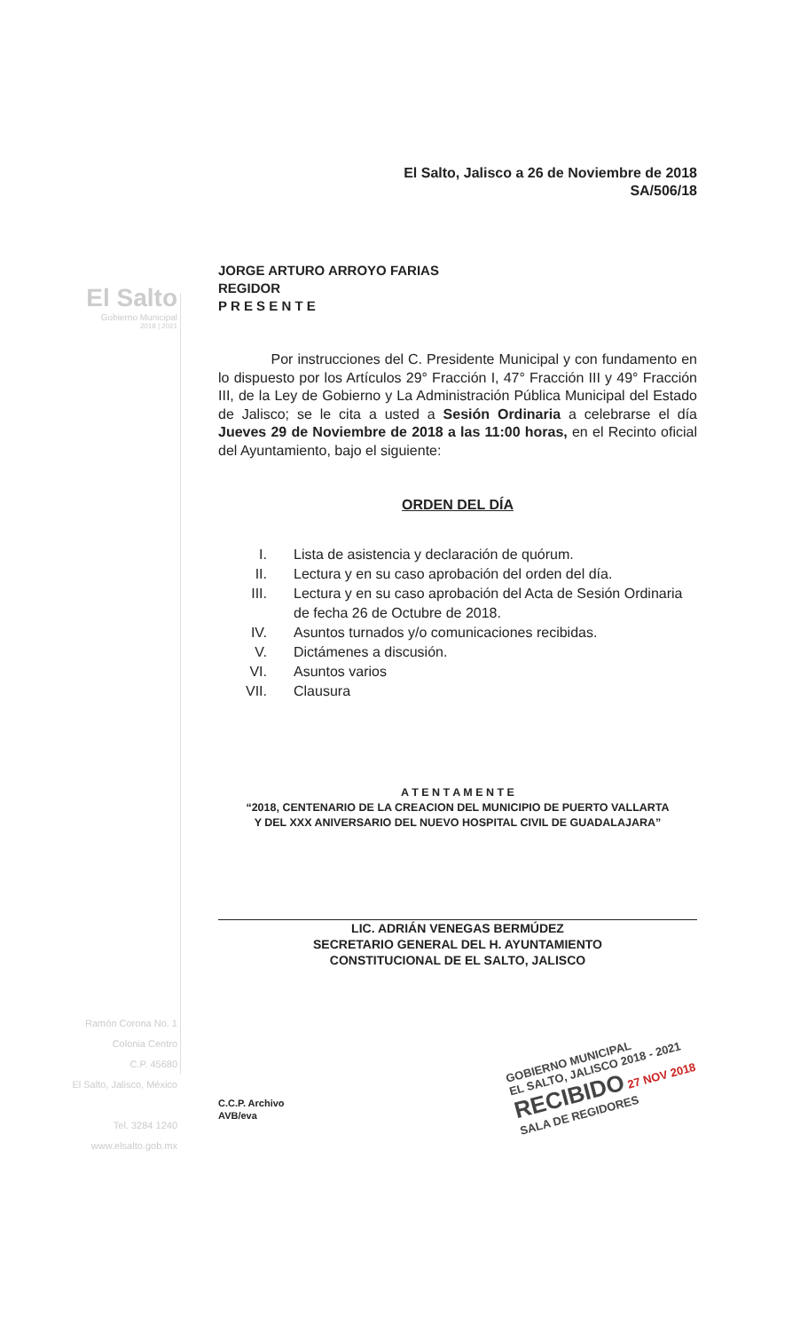El Salto
Gobierno Municipal
2018 | 2021
Ramón Corona No. 1
Colonia Centro
C.P. 45680
El Salto, Jalisco, México
Tel. 3284 1240
www.elsalto.gob.mx
El Salto, Jalisco a 26 de Noviembre de 2018
SA/506/18
JORGE ARTURO ARROYO FARIAS
REGIDOR
P R E S E N T E
Por instrucciones del C. Presidente Municipal y con fundamento en lo dispuesto por los Artículos 29° Fracción I, 47° Fracción III y 49° Fracción III, de la Ley de Gobierno y La Administración Pública Municipal del Estado de Jalisco; se le cita a usted a Sesión Ordinaria a celebrarse el día Jueves 29 de Noviembre de 2018 a las 11:00 horas, en el Recinto oficial del Ayuntamiento, bajo el siguiente:
ORDEN DEL DÍA
I. Lista de asistencia y declaración de quórum.
II. Lectura y en su caso aprobación del orden del día.
III. Lectura y en su caso aprobación del Acta de Sesión Ordinaria de fecha 26 de Octubre de 2018.
IV. Asuntos turnados y/o comunicaciones recibidas.
V. Dictámenes a discusión.
VI. Asuntos varios
VII. Clausura
A T E N T A M E N T E
“2018, CENTENARIO DE LA CREACION DEL MUNICIPIO DE PUERTO VALLARTA
Y DEL XXX ANIVERSARIO DEL NUEVO HOSPITAL CIVIL DE GUADALAJARA”
LIC. ADRIÁN VENEGAS BERMÚDEZ
SECRETARIO GENERAL DEL H. AYUNTAMIENTO
CONSTITUCIONAL DE EL SALTO, JALISCO
C.C.P. Archivo
AVB/eva
GOBIERNO MUNICIPAL
EL SALTO, JALISCO 2018 - 2021
RECIBIDO 27 NOV 2018
SALA DE REGIDORES